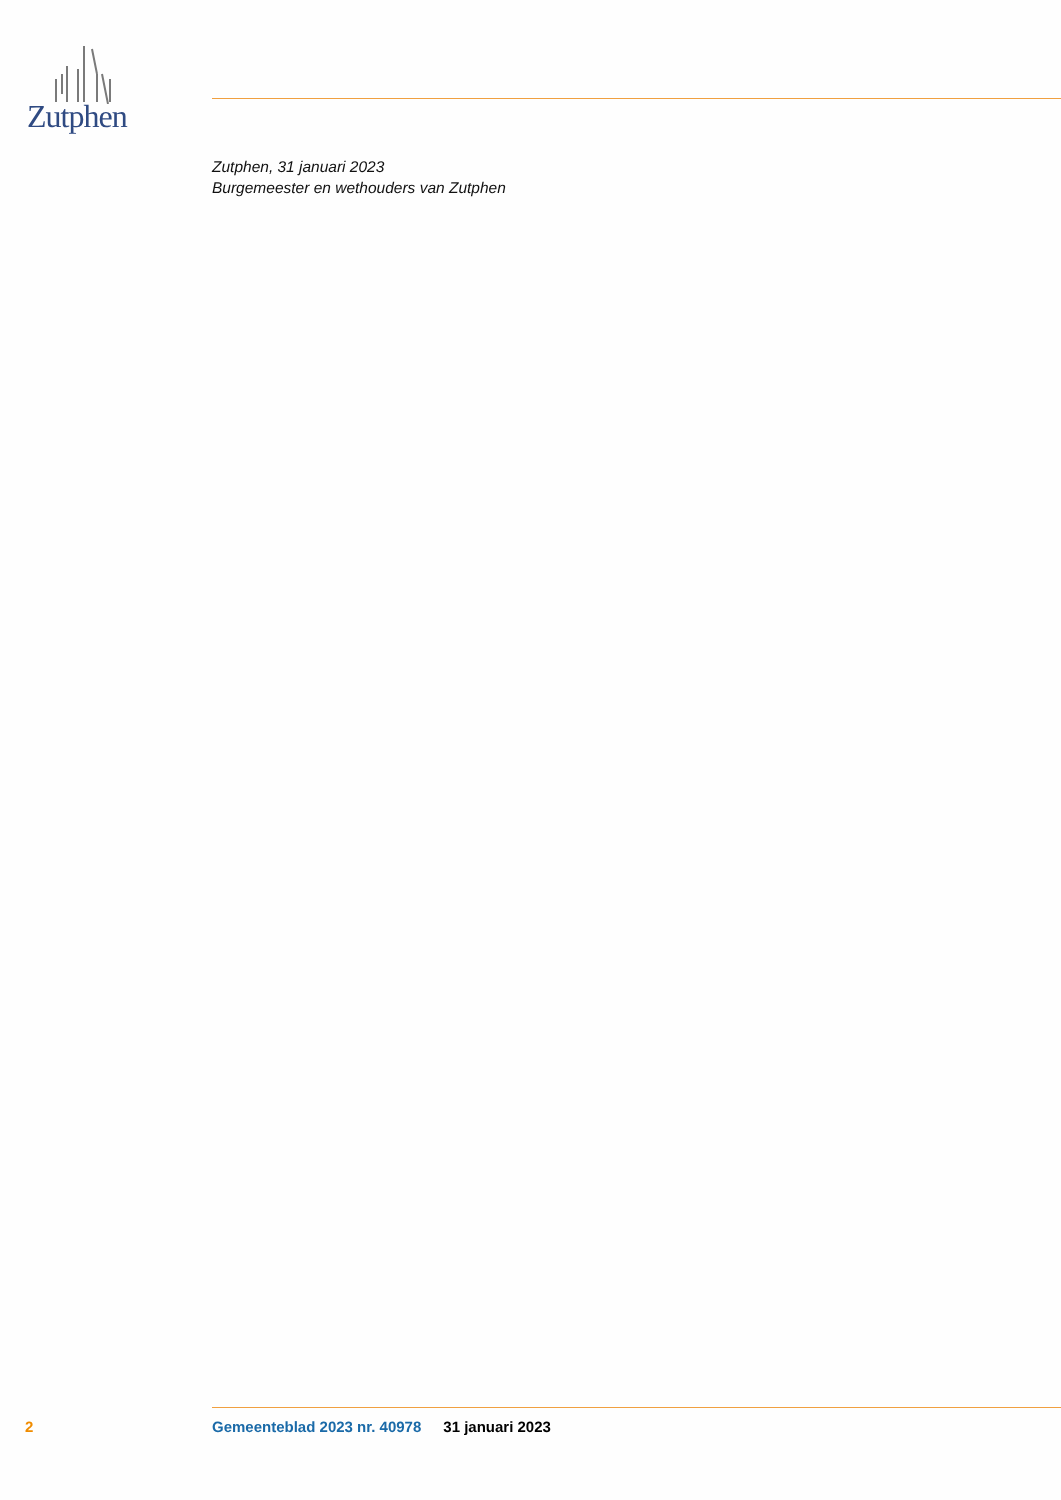Zutphen
Zutphen, 31 januari 2023
Burgemeester en wethouders van Zutphen
2 Gemeenteblad 2023 nr. 40978 31 januari 2023